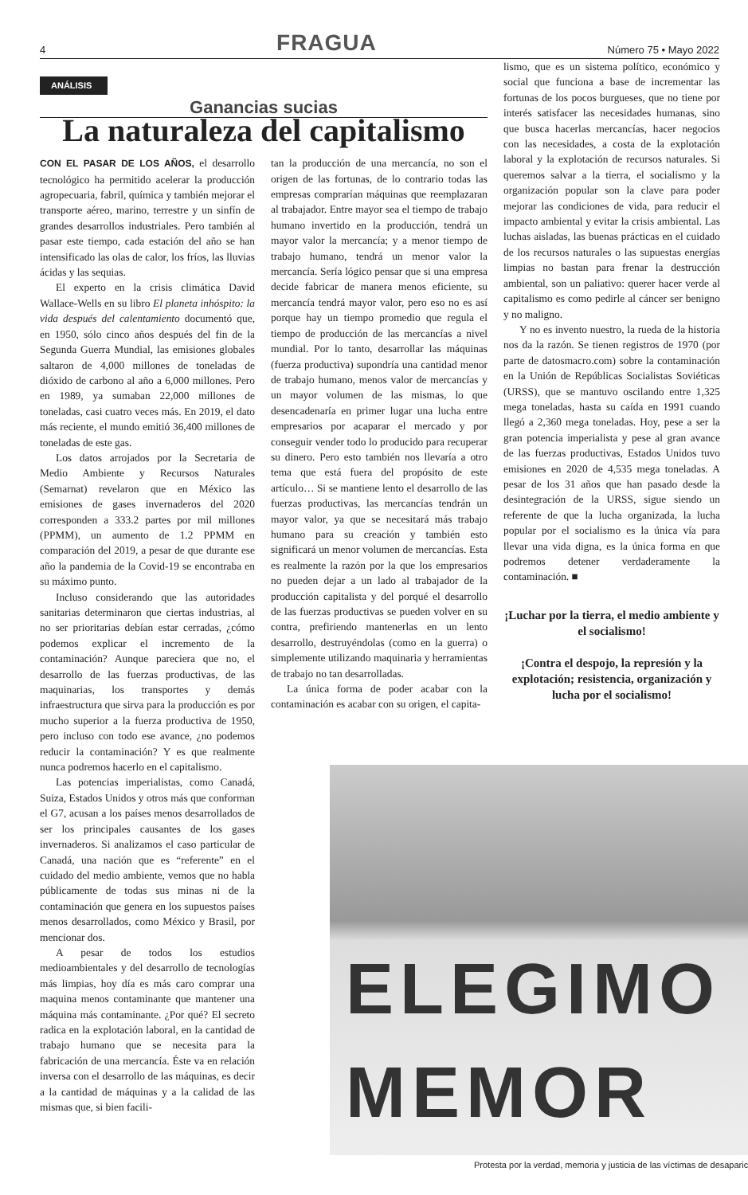4 FRAGUA Número 75 • Mayo 2022
ANÁLISIS
Ganancias sucias
La naturaleza del capitalismo
lismo, que es un sistema político, económico y social que funciona a base de incrementar las fortunas de los pocos burgueses, que no tiene por interés satisfacer las necesidades humanas, sino que busca hacerlas mercancías, hacer negocios con las necesidades, a costa de la explotación laboral y la explotación de recursos naturales. Si queremos salvar a la tierra, el socialismo y la organización popular son la clave para poder mejorar las condiciones de vida, para reducir el impacto ambiental y evitar la crisis ambiental. Las luchas aisladas, las buenas prácticas en el cuidado de los recursos naturales o las supuestas energías limpias no bastan para frenar la destrucción ambiental, son un paliativo: querer hacer verde al capitalismo es como pedirle al cáncer ser benigno y no maligno.
Y no es invento nuestro, la rueda de la historia nos da la razón. Se tienen registros de 1970 (por parte de datosmacro.com) sobre la contaminación en la Unión de Repúblicas Socialistas Soviéticas (URSS), que se mantuvo oscilando entre 1,325 mega toneladas, hasta su caída en 1991 cuando llegó a 2,360 mega toneladas. Hoy, pese a ser la gran potencia imperialista y pese al gran avance de las fuerzas productivas, Estados Unidos tuvo emisiones en 2020 de 4,535 mega toneladas. A pesar de los 31 años que han pasado desde la desintegración de la URSS, sigue siendo un referente de que la lucha organizada, la lucha popular por el socialismo es la única vía para llevar una vida digna, es la única forma en que podremos detener verdaderamente la contaminación. ■
¡Luchar por la tierra, el medio ambiente y el socialismo!
¡Contra el despojo, la represión y la explotación; resistencia, organización y lucha por el socialismo!
CON EL PASAR DE LOS AÑOS, el desarrollo tecnológico ha permitido acelerar la producción agropecuaria, fabril, química y también mejorar el transporte aéreo, marino, terrestre y un sinfín de grandes desarrollos industriales. Pero también al pasar este tiempo, cada estación del año se han intensificado las olas de calor, los fríos, las lluvias ácidas y las sequias.
El experto en la crisis climática David Wallace-Wells en su libro El planeta inhóspito: la vida después del calentamiento documentó que, en 1950, sólo cinco años después del fin de la Segunda Guerra Mundial, las emisiones globales saltaron de 4,000 millones de toneladas de dióxido de carbono al año a 6,000 millones. Pero en 1989, ya sumaban 22,000 millones de toneladas, casi cuatro veces más. En 2019, el dato más reciente, el mundo emitió 36,400 millones de toneladas de este gas.
Los datos arrojados por la Secretaria de Medio Ambiente y Recursos Naturales (Semarnat) revelaron que en México las emisiones de gases invernaderos del 2020 corresponden a 333.2 partes por mil millones (PPMM), un aumento de 1.2 PPMM en comparación del 2019, a pesar de que durante ese año la pandemia de la Covid-19 se encontraba en su máximo punto.
Incluso considerando que las autoridades sanitarias determinaron que ciertas industrias, al no ser prioritarias debían estar cerradas, ¿cómo podemos explicar el incremento de la contaminación? Aunque pareciera que no, el desarrollo de las fuerzas productivas, de las maquinarias, los transportes y demás infraestructura que sirva para la producción es por mucho superior a la fuerza productiva de 1950, pero incluso con todo ese avance, ¿no podemos reducir la contaminación? Y es que realmente nunca podremos hacerlo en el capitalismo.
Las potencias imperialistas, como Canadá, Suiza, Estados Unidos y otros más que conforman el G7, acusan a los países menos desarrollados de ser los principales causantes de los gases invernaderos. Si analizamos el caso particular de Canadá, una nación que es “referente” en el cuidado del medio ambiente, vemos que no habla públicamente de todas sus minas ni de la contaminación que genera en los supuestos países menos desarrollados, como México y Brasil, por mencionar dos.
A pesar de todos los estudios medioambientales y del desarrollo de tecnologías más limpias, hoy día es más caro comprar una maquina menos contaminante que mantener una máquina más contaminante. ¿Por qué? El secreto radica en la explotación laboral, en la cantidad de trabajo humano que se necesita para la fabricación de una mercancía. Éste va en relación inversa con el desarrollo de las máquinas, es decir a la cantidad de máquinas y a la calidad de las mismas que, si bien facili-
tan la producción de una mercancía, no son el origen de las fortunas, de lo contrario todas las empresas comprarían máquinas que reemplazaran al trabajador. Entre mayor sea el tiempo de trabajo humano invertido en la producción, tendrá un mayor valor la mercancía; y a menor tiempo de trabajo humano, tendrá un menor valor la mercancía. Sería lógico pensar que si una empresa decide fabricar de manera menos eficiente, su mercancía tendrá mayor valor, pero eso no es así porque hay un tiempo promedio que regula el tiempo de producción de las mercancías a nivel mundial. Por lo tanto, desarrollar las máquinas (fuerza productiva) supondría una cantidad menor de trabajo humano, menos valor de mercancías y un mayor volumen de las mismas, lo que desencadenaría en primer lugar una lucha entre empresarios por acaparar el mercado y por conseguir vender todo lo producido para recuperar su dinero. Pero esto también nos llevaría a otro tema que está fuera del propósito de este artículo… Si se mantiene lento el desarrollo de las fuerzas productivas, las mercancías tendrán un mayor valor, ya que se necesitará más trabajo humano para su creación y también esto significará un menor volumen de mercancías. Esta es realmente la razón por la que los empresarios no pueden dejar a un lado al trabajador de la producción capitalista y del porqué el desarrollo de las fuerzas productivas se pueden volver en su contra, prefiriendo mantenerlas en un lento desarrollo, destruyéndolas (como en la guerra) o simplemente utilizando maquinaria y herramientas de trabajo no tan desarrolladas.
La única forma de poder acabar con la contaminación es acabar con su origen, el capita-
ELEGIMO
MEMOR
Protesta por la verdad, memoria y justicia de las víctimas de desaparici